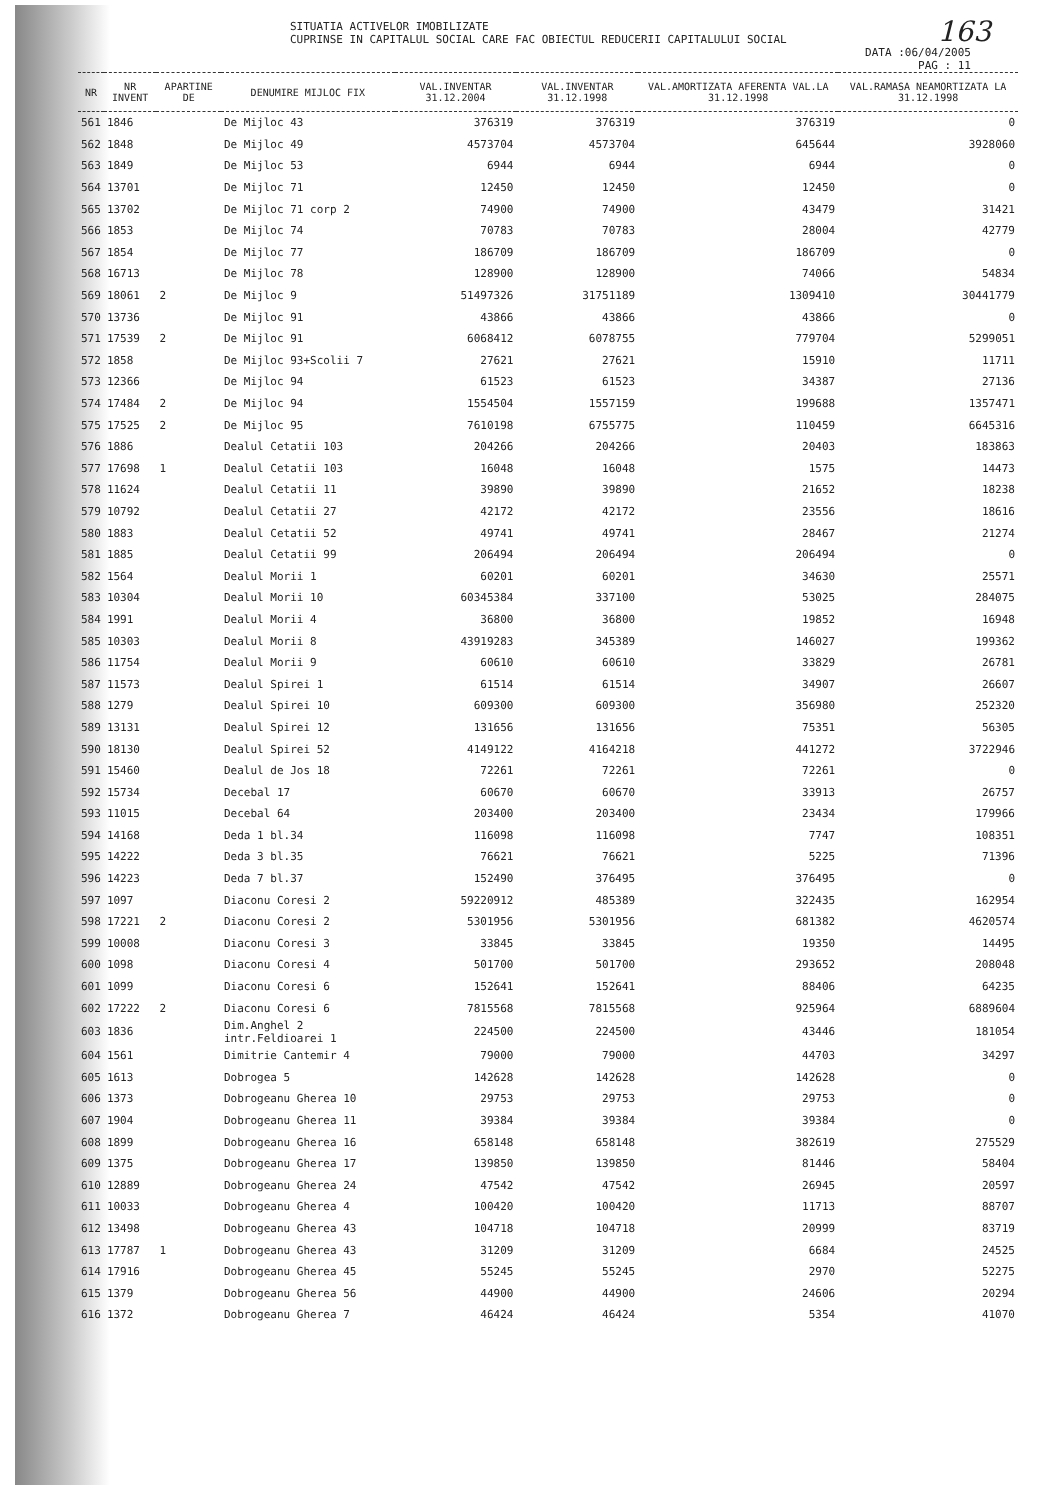163
SITUATIA ACTIVELOR IMOBILIZATE
CUPRINSE IN CAPITALUL SOCIAL CARE FAC OBIECTUL REDUCERII CAPITALULUI SOCIAL
DATA :06/04/2005
PAG : 11
| NR | NR INVENT | APARTINE DE | DENUMIRE MIJLOC FIX | VAL.INVENTAR 31.12.2004 | VAL.INVENTAR 31.12.1998 | VAL.AMORTIZATA AFERENTA VAL.LA 31.12.1998 | VAL.RAMASA NEAMORTIZATA LA 31.12.1998 |
| --- | --- | --- | --- | --- | --- | --- | --- |
| 561 | 1846 | | De Mijloc 43 | 376319 | 376319 | 376319 | 0 |
| 562 | 1848 | | De Mijloc 49 | 4573704 | 4573704 | 645644 | 3928060 |
| 563 | 1849 | | De Mijloc 53 | 6944 | 6944 | 6944 | 0 |
| 564 | 13701 | | De Mijloc 71 | 12450 | 12450 | 12450 | 0 |
| 565 | 13702 | | De Mijloc 71 corp 2 | 74900 | 74900 | 43479 | 31421 |
| 566 | 1853 | | De Mijloc 74 | 70783 | 70783 | 28004 | 42779 |
| 567 | 1854 | | De Mijloc 77 | 186709 | 186709 | 186709 | 0 |
| 568 | 16713 | | De Mijloc 78 | 128900 | 128900 | 74066 | 54834 |
| 569 | 18061 | 2 | De Mijloc 9 | 51497326 | 31751189 | 1309410 | 30441779 |
| 570 | 13736 | | De Mijloc 91 | 43866 | 43866 | 43866 | 0 |
| 571 | 17539 | 2 | De Mijloc 91 | 6068412 | 6078755 | 779704 | 5299051 |
| 572 | 1858 | | De Mijloc 93+Scolii 7 | 27621 | 27621 | 15910 | 11711 |
| 573 | 12366 | | De Mijloc 94 | 61523 | 61523 | 34387 | 27136 |
| 574 | 17484 | 2 | De Mijloc 94 | 1554504 | 1557159 | 199688 | 1357471 |
| 575 | 17525 | 2 | De Mijloc 95 | 7610198 | 6755775 | 110459 | 6645316 |
| 576 | 1886 | | Dealul Cetatii 103 | 204266 | 204266 | 20403 | 183863 |
| 577 | 17698 | 1 | Dealul Cetatii 103 | 16048 | 16048 | 1575 | 14473 |
| 578 | 11624 | | Dealul Cetatii 11 | 39890 | 39890 | 21652 | 18238 |
| 579 | 10792 | | Dealul Cetatii 27 | 42172 | 42172 | 23556 | 18616 |
| 580 | 1883 | | Dealul Cetatii 52 | 49741 | 49741 | 28467 | 21274 |
| 581 | 1885 | | Dealul Cetatii 99 | 206494 | 206494 | 206494 | 0 |
| 582 | 1564 | | Dealul Morii 1 | 60201 | 60201 | 34630 | 25571 |
| 583 | 10304 | | Dealul Morii 10 | 60345384 | 337100 | 53025 | 284075 |
| 584 | 1991 | | Dealul Morii 4 | 36800 | 36800 | 19852 | 16948 |
| 585 | 10303 | | Dealul Morii 8 | 43919283 | 345389 | 146027 | 199362 |
| 586 | 11754 | | Dealul Morii 9 | 60610 | 60610 | 33829 | 26781 |
| 587 | 11573 | | Dealul Spirei 1 | 61514 | 61514 | 34907 | 26607 |
| 588 | 1279 | | Dealul Spirei 10 | 609300 | 609300 | 356980 | 252320 |
| 589 | 13131 | | Dealul Spirei 12 | 131656 | 131656 | 75351 | 56305 |
| 590 | 18130 | | Dealul Spirei 52 | 4149122 | 4164218 | 441272 | 3722946 |
| 591 | 15460 | | Dealul de Jos 18 | 72261 | 72261 | 72261 | 0 |
| 592 | 15734 | | Decebal 17 | 60670 | 60670 | 33913 | 26757 |
| 593 | 11015 | | Decebal 64 | 203400 | 203400 | 23434 | 179966 |
| 594 | 14168 | | Deda 1 bl.34 | 116098 | 116098 | 7747 | 108351 |
| 595 | 14222 | | Deda 3 bl.35 | 76621 | 76621 | 5225 | 71396 |
| 596 | 14223 | | Deda 7 bl.37 | 152490 | 376495 | 376495 | 0 |
| 597 | 1097 | | Diaconu Coresi 2 | 59220912 | 485389 | 322435 | 162954 |
| 598 | 17221 | 2 | Diaconu Coresi 2 | 5301956 | 5301956 | 681382 | 4620574 |
| 599 | 10008 | | Diaconu Coresi 3 | 33845 | 33845 | 19350 | 14495 |
| 600 | 1098 | | Diaconu Coresi 4 | 501700 | 501700 | 293652 | 208048 |
| 601 | 1099 | | Diaconu Coresi 6 | 152641 | 152641 | 88406 | 64235 |
| 602 | 17222 | 2 | Diaconu Coresi 6 | 7815568 | 7815568 | 925964 | 6889604 |
| 603 | 1836 | | Dim.Anghel 2 intr.Feldioarei 1 | 224500 | 224500 | 43446 | 181054 |
| 604 | 1561 | | Dimitrie Cantemir 4 | 79000 | 79000 | 44703 | 34297 |
| 605 | 1613 | | Dobrogea 5 | 142628 | 142628 | 142628 | 0 |
| 606 | 1373 | | Dobrogeanu Gherea 10 | 29753 | 29753 | 29753 | 0 |
| 607 | 1904 | | Dobrogeanu Gherea 11 | 39384 | 39384 | 39384 | 0 |
| 608 | 1899 | | Dobrogeanu Gherea 16 | 658148 | 658148 | 382619 | 275529 |
| 609 | 1375 | | Dobrogeanu Gherea 17 | 139850 | 139850 | 81446 | 58404 |
| 610 | 12889 | | Dobrogeanu Gherea 24 | 47542 | 47542 | 26945 | 20597 |
| 611 | 10033 | | Dobrogeanu Gherea 4 | 100420 | 100420 | 11713 | 88707 |
| 612 | 13498 | | Dobrogeanu Gherea 43 | 104718 | 104718 | 20999 | 83719 |
| 613 | 17787 | 1 | Dobrogeanu Gherea 43 | 31209 | 31209 | 6684 | 24525 |
| 614 | 17916 | | Dobrogeanu Gherea 45 | 55245 | 55245 | 2970 | 52275 |
| 615 | 1379 | | Dobrogeanu Gherea 56 | 44900 | 44900 | 24606 | 20294 |
| 616 | 1372 | | Dobrogeanu Gherea 7 | 46424 | 46424 | 5354 | 41070 |